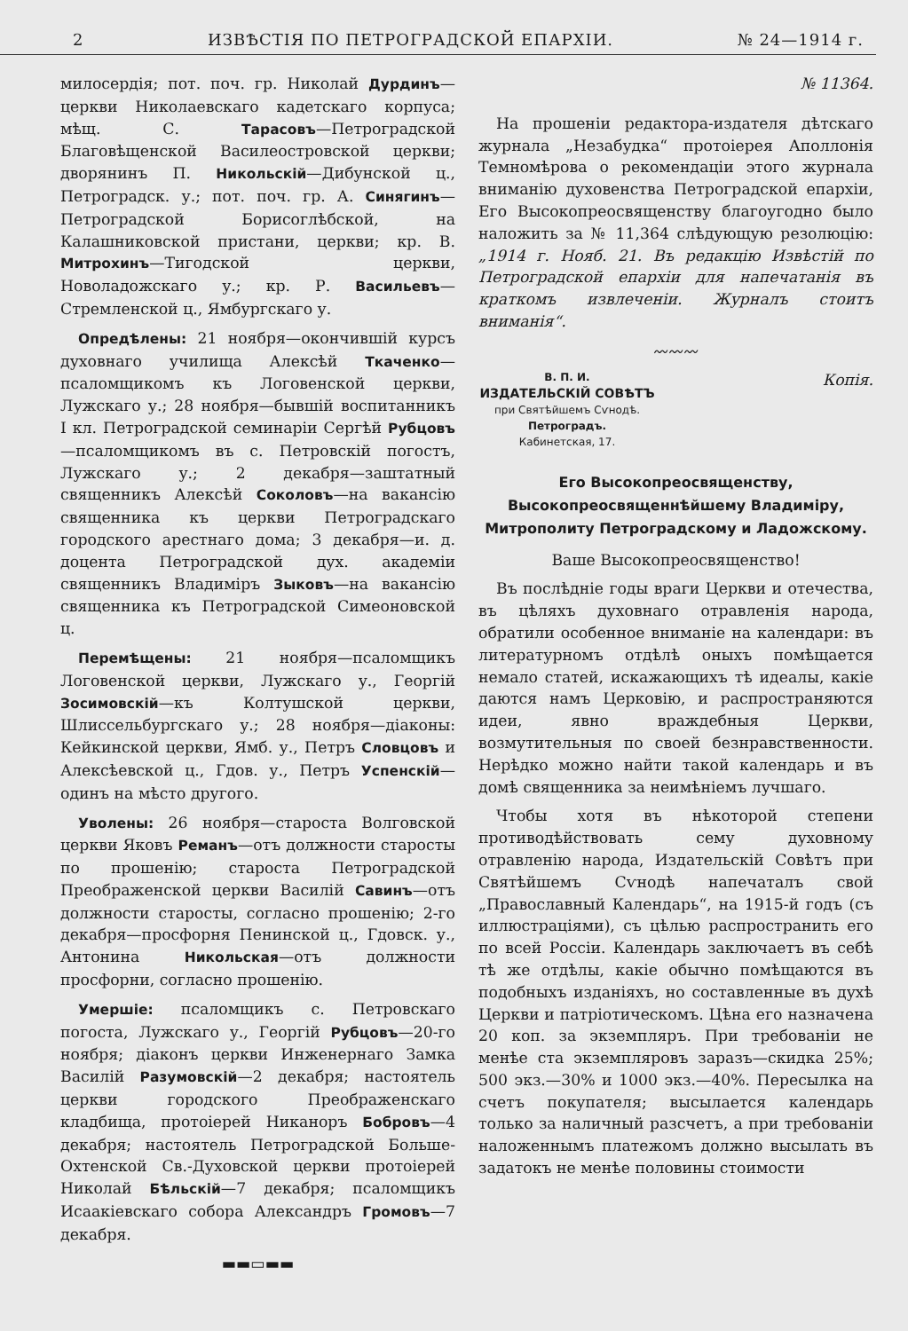2 ИЗВѢСТІЯ ПО ПЕТРОГРАДСКОЙ ЕПАРХІИ. № 24—1914 г.
милосердія; пот. поч. гр. Николай Дурдинъ—церкви Николаевскаго кадетскаго корпуса; мѣщ. С. Тарасовъ—Петроградской Благовѣщенской Василеостровской церкви; дворянинъ П. Никольскій—Дибунской ц., Петроградск. у.; пот. поч. гр. А. Синягинъ—Петроградской Борисоглѣбской, на Калашниковской пристани, церкви; кр. В. Митрохинъ—Тигодской церкви, Новоладожскаго у.; кр. Р. Васильевъ—Стремленской ц., Ямбургскаго у.
Опредѣлены: 21 ноября—окончившій курсъ духовнаго училища Алексѣй Ткаченко—псаломщикомъ къ Логовенской церкви, Лужскаго у.; 28 ноября—бывшій воспитанникъ I кл. Петроградской семинаріи Сергѣй Рубцовъ—псаломщикомъ въ с. Петровскій погостъ, Лужскаго у.; 2 декабря—заштатный священникъ Алексѣй Соколовъ—на вакансію священника къ церкви Петроградскаго городского арестнаго дома; 3 декабря—и. д. доцента Петроградской дух. академіи священникъ Владиміръ Зыковъ—на вакансію священника къ Петроградской Симеоновской ц.
Перемѣщены: 21 ноября—псаломщикъ Логовенской церкви, Лужскаго у., Георгій Зосимовскій—къ Колтушской церкви, Шлиссельбургскаго у.; 28 ноября—діаконы: Кейкинской церкви, Ямб. у., Петръ Словцовъ и Алексѣевской ц., Гдов. у., Петръ Успенскій—одинъ на мѣсто другого.
Уволены: 26 ноября—староста Волговской церкви Яковъ Реманъ—отъ должности старосты по прошенію; староста Петроградской Преображенской церкви Василій Савинъ—отъ должности старосты, согласно прошенію; 2-го декабря—просфорня Пенинской ц., Гдовск. у., Антонина Никольская—отъ должности просфорни, согласно прошенію.
Умершіе: псаломщикъ с. Петровскаго погоста, Лужскаго у., Георгій Рубцовъ—20-го ноября; діаконъ церкви Инженернаго Замка Василій Разумовскій—2 декабря; настоятель церкви городского Преображенскаго кладбища, протоіерей Никаноръ Бобровъ—4 декабря; настоятель Петроградской Больше-Охтенской Св.-Духовской церкви протоіерей Николай Бѣльскій—7 декабря; псаломщикъ Исаакіевскаго собора Александръ Громовъ—7 декабря.
▬▬▭▬▬
№ 11364.
На прошеніи редактора-издателя дѣтскаго журнала „Незабудка“ протоіерея Аполлонія Темномѣрова о рекомендаціи этого журнала вниманію духовенства Петроградской епархіи, Его Высокопреосвященству благоугодно было наложить за № 11,364 слѣдующую резолюцію: „1914 г. Нояб. 21. Въ редакцію Извѣстій по Петроградской епархіи для напечатанія въ краткомъ извлеченіи. Журналъ стоитъ вниманія“.
〰〰〰
В. П. И.
ИЗДАТЕЛЬСКІЙ СОВѢТЪ
при Святѣйшемъ Сѵнодѣ.
Петроградъ.
Кабинетская, 17.
Копія.
Его Высокопреосвященству, Высокопреосвященнѣйшему Владиміру, Митрополиту Петроградскому и Ладожскому.
Ваше Высокопреосвященство!
Въ послѣдніе годы враги Церкви и отечества, въ цѣляхъ духовнаго отравленія народа, обратили особенное вниманіе на календари: въ литературномъ отдѣлѣ оныхъ помѣщается немало статей, искажающихъ тѣ идеалы, какіе даются намъ Церковію, и распространяются идеи, явно враждебныя Церкви, возмутительныя по своей безнравственности. Нерѣдко можно найти такой календарь и въ домѣ священника за неимѣніемъ лучшаго.
Чтобы хотя въ нѣкоторой степени противодѣйствовать сему духовному отравленію народа, Издательскій Совѣтъ при Святѣйшемъ Сѵнодѣ напечаталъ свой „Православный Календарь“, на 1915-й годъ (съ иллюстраціями), съ цѣлью распространить его по всей Россіи. Календарь заключаетъ въ себѣ тѣ же отдѣлы, какіе обычно помѣщаются въ подобныхъ изданіяхъ, но составленные въ духѣ Церкви и патріотическомъ. Цѣна его назначена 20 коп. за экземпляръ. При требованіи не менѣе ста экземпляровъ заразъ—скидка 25%; 500 экз.—30% и 1000 экз.—40%. Пересылка на счетъ покупателя; высылается календарь только за наличный разсчетъ, а при требованіи наложеннымъ платежомъ должно высылать въ задатокъ не менѣе половины стоимости